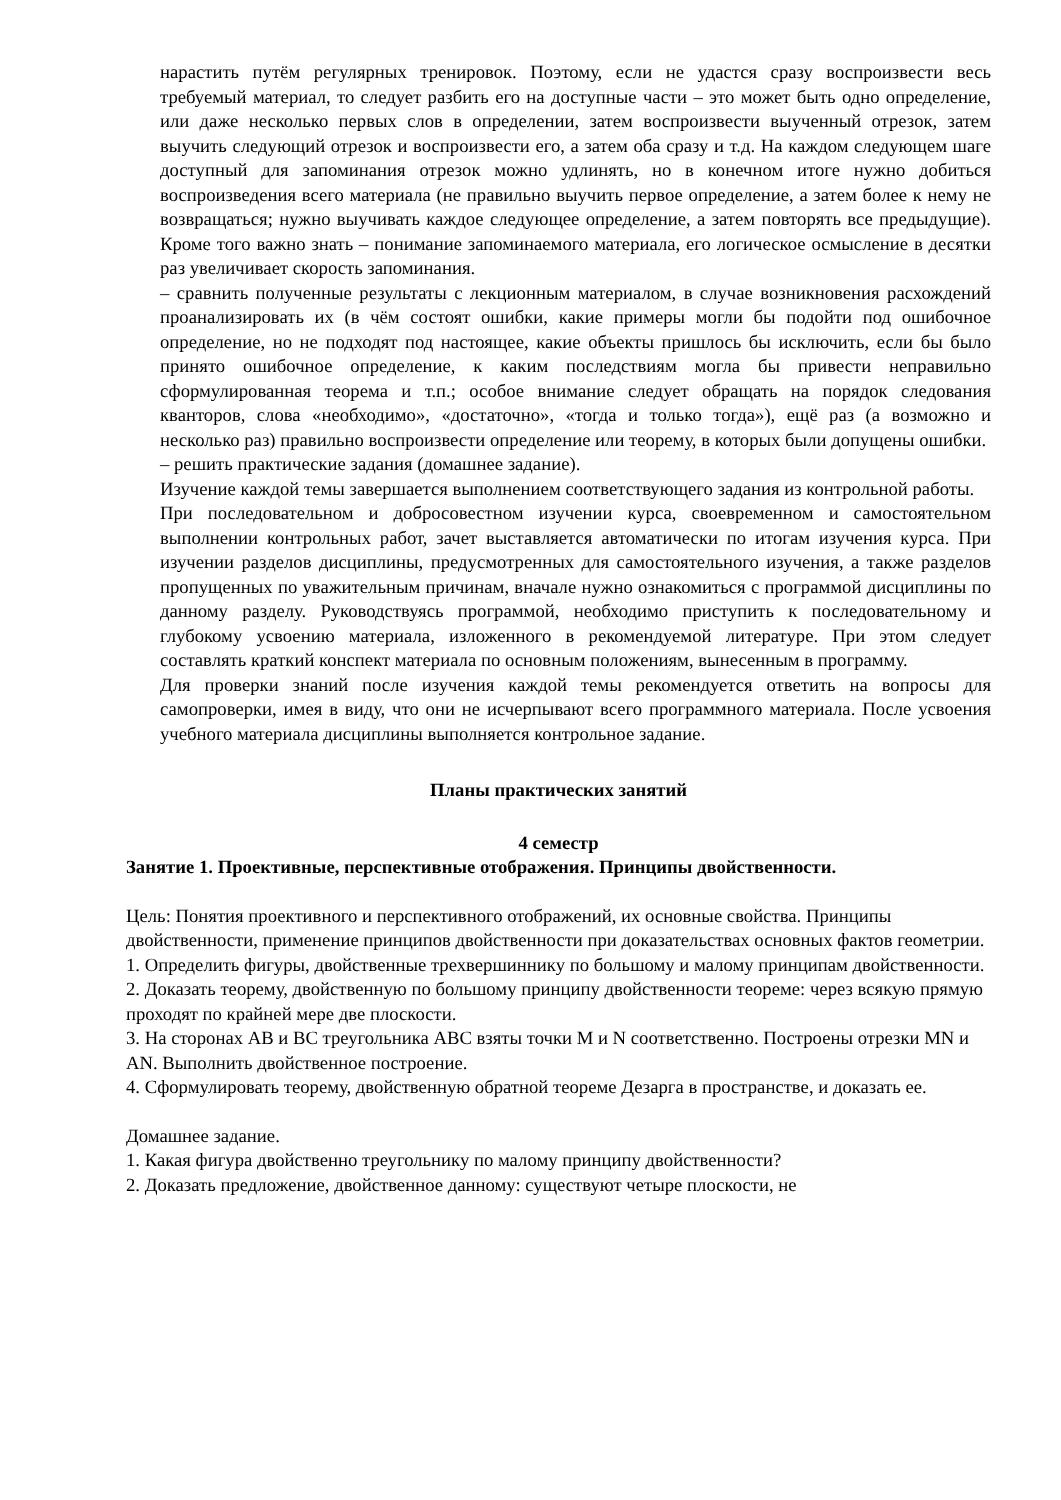нарастить путём регулярных тренировок. Поэтому, если не удастся сразу воспроизвести весь требуемый материал, то следует разбить его на доступные части – это может быть одно определение, или даже несколько первых слов в определении, затем воспроизвести выученный отрезок, затем выучить следующий отрезок и воспроизвести его, а затем оба сразу и т.д. На каждом следующем шаге доступный для запоминания отрезок можно удлинять, но в конечном итоге нужно добиться воспроизведения всего материала (не правильно выучить первое определение, а затем более к нему не возвращаться; нужно выучивать каждое следующее определение, а затем повторять все предыдущие). Кроме того важно знать – понимание запоминаемого материала, его логическое осмысление в десятки раз увеличивает скорость запоминания.
– сравнить полученные результаты с лекционным материалом, в случае возникновения расхождений проанализировать их (в чём состоят ошибки, какие примеры могли бы подойти под ошибочное определение, но не подходят под настоящее, какие объекты пришлось бы исключить, если бы было принято ошибочное определение, к каким последствиям могла бы привести неправильно сформулированная теорема и т.п.; особое внимание следует обращать на порядок следования кванторов, слова «необходимо», «достаточно», «тогда и только тогда»), ещё раз (а возможно и несколько раз) правильно воспроизвести определение или теорему, в которых были допущены ошибки.
– решить практические задания (домашнее задание).
Изучение каждой темы завершается выполнением соответствующего задания из контрольной работы.
При последовательном и добросовестном изучении курса, своевременном и самостоятельном выполнении контрольных работ, зачет выставляется автоматически по итогам изучения курса. При изучении разделов дисциплины, предусмотренных для самостоятельного изучения, а также разделов пропущенных по уважительным причинам, вначале нужно ознакомиться с программой дисциплины по данному разделу. Руководствуясь программой, необходимо приступить к последовательному и глубокому усвоению материала, изложенного в рекомендуемой литературе. При этом следует составлять краткий конспект материала по основным положениям, вынесенным в программу.
Для проверки знаний после изучения каждой темы рекомендуется ответить на вопросы для самопроверки, имея в виду, что они не исчерпывают всего программного материала. После усвоения учебного материала дисциплины выполняется контрольное задание.
Планы практических занятий
4 семестр
Занятие 1. Проективные, перспективные отображения. Принципы двойственности.
Цель: Понятия проективного и перспективного отображений, их основные свойства. Принципы двойственности, применение принципов двойственности при доказательствах основных фактов геометрии.
1. Определить фигуры, двойственные трехвершиннику по большому и малому принципам двойственности.
2. Доказать теорему, двойственную по большому принципу двойственности теореме: через всякую прямую проходят по крайней мере две плоскости.
3. На сторонах АВ и ВС треугольника АВС взяты точки M и N соответственно. Построены отрезки MN и AN. Выполнить двойственное построение.
4. Сформулировать теорему, двойственную обратной теореме Дезарга в пространстве, и доказать ее.
Домашнее задание.
1. Какая фигура двойственно треугольнику по малому принципу двойственности?
2. Доказать предложение, двойственное данному: существуют четыре плоскости, не